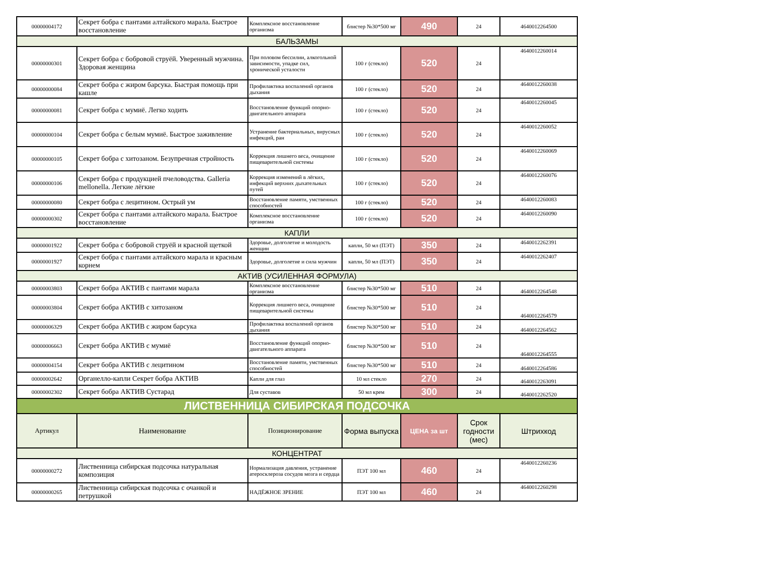| 00000004172 | Секрет бобра с пантами алтайского марала. Быстрое восстановление | Комплексное восстановление организма | блистер №30*500 мг | 490 | 24 | 4640012264500 |
| БАЛЬЗАМЫ | | | | | | |
| 00000000301 | Секрет бобра с бобровой струёй. Уверенный мужчина. Здоровая женщина | При половом бессилии, алкогольной зависимости, упадке сил, хронической усталости | 100 г (стекло) | 520 | 24 | 4640012260014 |
| 00000000084 | Секрет бобра с жиром барсука. Быстрая помощь при кашле | Профилактика воспалений органов дыхания | 100 г (стекло) | 520 | 24 | 4640012260038 |
| 00000000081 | Секрет бобра с мумиё. Легко ходить | Восстановление функций опорно-двигательного аппарата | 100 г (стекло) | 520 | 24 | 4640012260045 |
| 00000000104 | Секрет бобра с белым мумиё. Быстрое заживление | Устранение бактериальных, вирусных инфекций, ран | 100 г (стекло) | 520 | 24 | 4640012260052 |
| 00000000105 | Секрет бобра с хитозаном. Безупречная стройность | Коррекция лишнего веса, очищение пищеварительной системы | 100 г (стекло) | 520 | 24 | 4640012260069 |
| 00000000106 | Секрет бобра с продукцией пчеловодства. Galleria mellonella. Легкие лёгкие | Коррекция изменений в лёгких, инфекций верхних дыхательных путей | 100 г (стекло) | 520 | 24 | 4640012260076 |
| 00000000080 | Секрет бобра с лецитином. Острый ум | Восстановление памяти, умственных способностей | 100 г (стекло) | 520 | 24 | 4640012260083 |
| 00000000302 | Секрет бобра с пантами алтайского марала. Быстрое восстановление | Комплексное восстановление организма | 100 г (стекло) | 520 | 24 | 4640012260090 |
| КАПЛИ | | | | | | |
| 00000001922 | Секрет бобра с бобровой струёй и красной щеткой | Здоровье, долголетие и молодость женщин | капли, 50 мл (ПЭТ) | 350 | 24 | 4640012262391 |
| 00000001927 | Секрет бобра с пантами алтайского марала и красным корнем | Здоровье, долголетие и сила мужчин | капли, 50 мл (ПЭТ) | 350 | 24 | 4640012262407 |
| АКТИВ (УСИЛЕННАЯ ФОРМУЛА) | | | | | | |
| 00000003803 | Секрет бобра АКТИВ с пантами марала | Комплексное восстановление организма | блистер №30*500 мг | 510 | 24 | 4640012264548 |
| 00000003804 | Секрет бобра АКТИВ с хитозаном | Коррекция лишнего веса, очищение пищеварительной системы | блистер №30*500 мг | 510 | 24 | 4640012264579 |
| 00000006329 | Секрет бобра АКТИВ с жиром барсука | Профилактика воспалений органов дыхания | блистер №30*500 мг | 510 | 24 | 4640012264562 |
| 00000006663 | Секрет бобра АКТИВ с мумиё | Восстановление функций опорно-двигательного аппарата | блистер №30*500 мг | 510 | 24 | 4640012264555 |
| 00000004154 | Секрет бобра АКТИВ с лецитином | Восстановление памяти, умственных способностей | блистер №30*500 мг | 510 | 24 | 4640012264586 |
| 00000002642 | Органелло-капли Секрет бобра АКТИВ | Капли для глаз | 10 мл стекло | 270 | 24 | 4640012263091 |
| 00000002302 | Секрет бобра АКТИВ Сустарад | Для суставов | 50 мл крем | 300 | 24 | 4640012262520 |
| ЛИСТВЕННИЦА СИБИРСКАЯ ПОДСОЧКА | | | | | | |
| Артикул | Наименование | Позиционирование | Форма выпуска | ЦЕНА за шт | Срок годности (мес) | Штрихкод |
| КОНЦЕНТРАТ | | | | | | |
| 00000000272 | Лиственница сибирская подсочка натуральная композиция | Нормализация давления, устранение атеросклероза сосудов мозга и сердца | ПЭТ 100 мл | 460 | 24 | 4640012260236 |
| 00000000265 | Лиственница сибирская подсочка с очанкой и петрушкой | НАДЁЖНОЕ ЗРЕНИЕ | ПЭТ 100 мл | 460 | 24 | 4640012260298 |